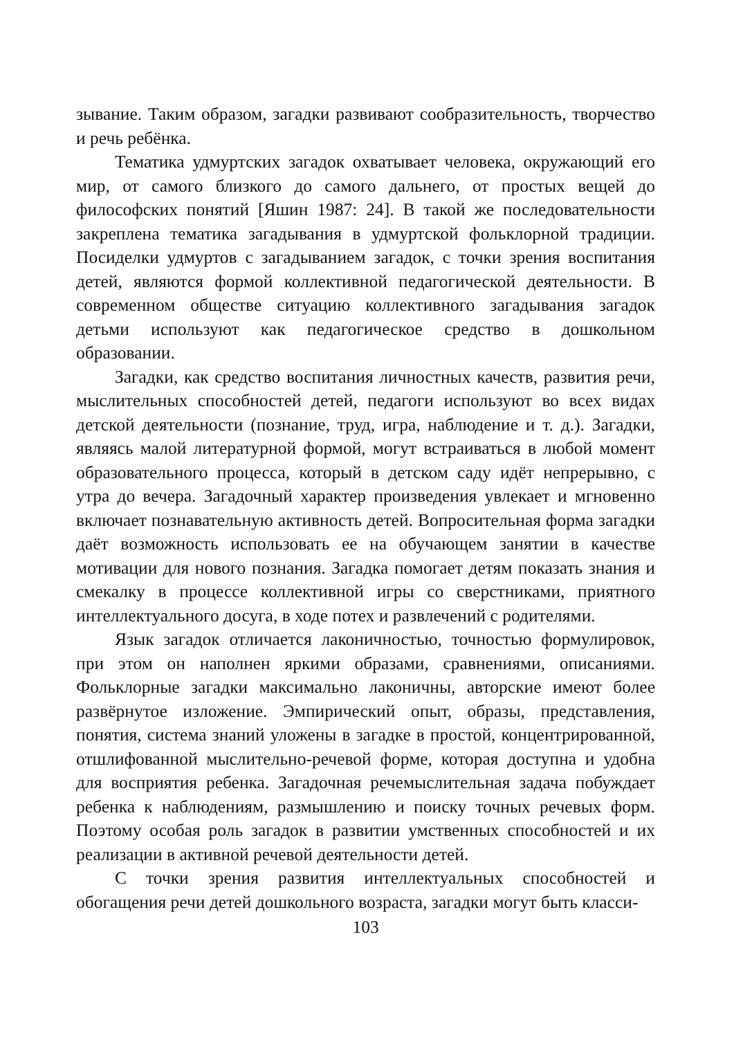зывание. Таким образом, загадки развивают сообразительность, творчество и речь ребёнка.
Тематика удмуртских загадок охватывает человека, окружающий его мир, от самого близкого до самого дальнего, от простых вещей до философских понятий [Яшин 1987: 24]. В такой же последовательности закреплена тематика загадывания в удмуртской фольклорной традиции. Посиделки удмуртов с загадыванием загадок, с точки зрения воспитания детей, являются формой коллективной педагогической деятельности. В современном обществе ситуацию коллективного загадывания загадок детьми используют как педагогическое средство в дошкольном образовании.
Загадки, как средство воспитания личностных качеств, развития речи, мыслительных способностей детей, педагоги используют во всех видах детской деятельности (познание, труд, игра, наблюдение и т. д.). Загадки, являясь малой литературной формой, могут встраиваться в любой момент образовательного процесса, который в детском саду идёт непрерывно, с утра до вечера. Загадочный характер произведения увлекает и мгновенно включает познавательную активность детей. Вопросительная форма загадки даёт возможность использовать ее на обучающем занятии в качестве мотивации для нового познания. Загадка помогает детям показать знания и смекалку в процессе коллективной игры со сверстниками, приятного интеллектуального досуга, в ходе потех и развлечений с родителями.
Язык загадок отличается лаконичностью, точностью формулировок, при этом он наполнен яркими образами, сравнениями, описаниями. Фольклорные загадки максимально лаконичны, авторские имеют более развёрнутое изложение. Эмпирический опыт, образы, представления, понятия, система знаний уложены в загадке в простой, концентрированной, отшлифованной мыслительно-речевой форме, которая доступна и удобна для восприятия ребенка. Загадочная речемыслительная задача побуждает ребенка к наблюдениям, размышлению и поиску точных речевых форм. Поэтому особая роль загадок в развитии умственных способностей и их реализации в активной речевой деятельности детей.
С точки зрения развития интеллектуальных способностей и обогащения речи детей дошкольного возраста, загадки могут быть класси-
103